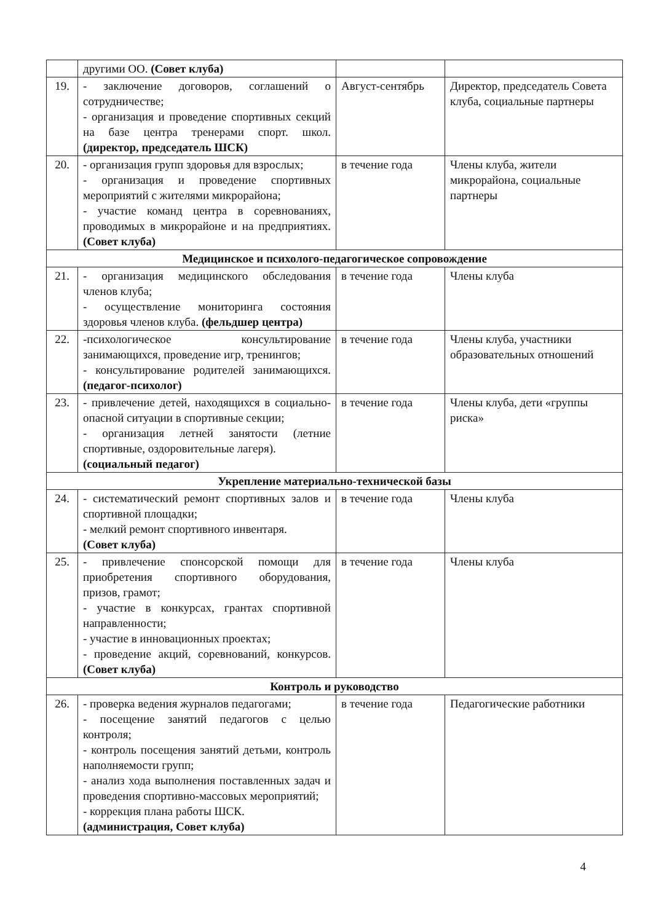| | другими ОО. (Совет клуба) | | |
| 19. | - заключение договоров, соглашений о сотрудничестве; - организация и проведение спортивных секций на базе центра тренерами спорт. школ. (директор, председатель ШСК) | Август-сентябрь | Директор, председатель Совета клуба, социальные партнеры |
| 20. | - организация групп здоровья для взрослых; - организация и проведение спортивных мероприятий с жителями микрорайона; - участие команд центра в соревнованиях, проводимых в микрорайоне и на предприятиях. (Совет клуба) | в течение года | Члены клуба, жители микрорайона, социальные партнеры |
| Медицинское и психолого-педагогическое сопровождение | | | |
| 21. | - организация медицинского обследования членов клуба; - осуществление мониторинга состояния здоровья членов клуба. (фельдшер центра) | в течение года | Члены клуба |
| 22. | -психологическое консультирование занимающихся, проведение игр, тренингов; - консультирование родителей занимающихся. (педагог-психолог) | в течение года | Члены клуба, участники образовательных отношений |
| 23. | - привлечение детей, находящихся в социально-опасной ситуации в спортивные секции; - организация летней занятости (летние спортивные, оздоровительные лагеря). (социальный педагог) | в течение года | Члены клуба, дети «группы риска» |
| Укрепление материально-технической базы | | | |
| 24. | - систематический ремонт спортивных залов и спортивной площадки; - мелкий ремонт спортивного инвентаря. (Совет клуба) | в течение года | Члены клуба |
| 25. | - привлечение спонсорской помощи для приобретения спортивного оборудования, призов, грамот; - участие в конкурсах, грантах спортивной направленности; - участие в инновационных проектах; - проведение акций, соревнований, конкурсов. (Совет клуба) | в течение года | Члены клуба |
| Контроль и руководство | | | |
| 26. | - проверка ведения журналов педагогами; - посещение занятий педагогов с целью контроля; - контроль посещения занятий детьми, контроль наполняемости групп; - анализ хода выполнения поставленных задач и проведения спортивно-массовых мероприятий; - коррекция плана работы ШСК. (администрация, Совет клуба) | в течение года | Педагогические работники |
4